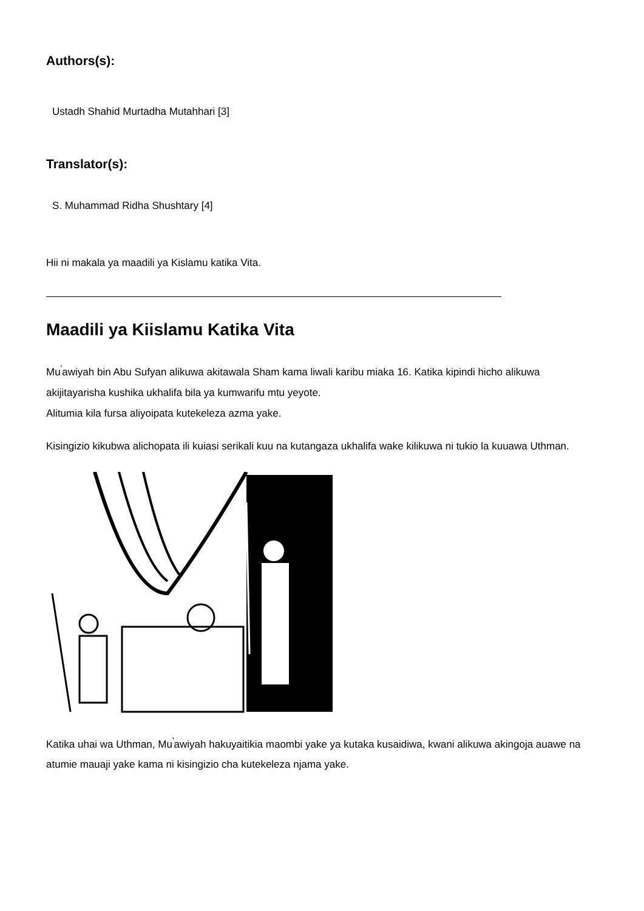Authors(s):
Ustadh Shahid Murtadha Mutahhari [3]
Translator(s):
S. Muhammad Ridha Shushtary [4]
Hii ni makala ya maadili ya Kislamu katika Vita.
Maadili ya Kiislamu Katika Vita
Mu<sup>'</sup>awiyah bin Abu Sufyan alikuwa akitawala Sham kama liwali karibu miaka 16. Katika kipindi hicho alikuwa akijitayarisha kushika ukhalifa bila ya kumwarifu mtu yeyote.
Alitumia kila fursa aliyoipata kutekeleza azma yake.
Kisingizio kikubwa alichopata ili kuiasi serikali kuu na kutangaza ukhalifa wake kilikuwa ni tukio la kuuawa Uthman.
Katika uhai wa Uthman, Mu<sup>'</sup>awiyah hakuyaitikia maombi yake ya kutaka kusaidiwa, kwani alikuwa akingoja auawe na atumie mauaji yake kama ni kisingizio cha kutekeleza njama yake.